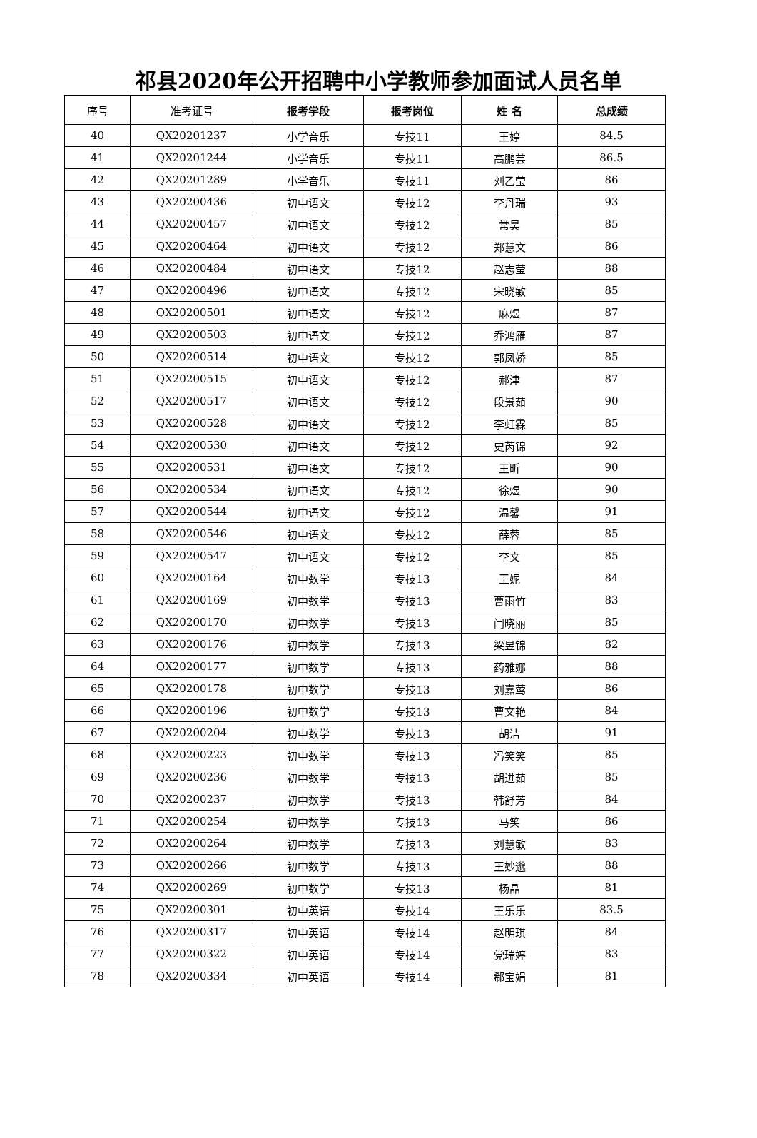祁县2020年公开招聘中小学教师参加面试人员名单
| 序号 | 准考证号 | 报考学段 | 报考岗位 | 姓 名 | 总成绩 |
| --- | --- | --- | --- | --- | --- |
| 40 | QX20201237 | 小学音乐 | 专技11 | 王婷 | 84.5 |
| 41 | QX20201244 | 小学音乐 | 专技11 | 高鹏芸 | 86.5 |
| 42 | QX20201289 | 小学音乐 | 专技11 | 刘乙莹 | 86 |
| 43 | QX20200436 | 初中语文 | 专技12 | 李丹瑞 | 93 |
| 44 | QX20200457 | 初中语文 | 专技12 | 常昊 | 85 |
| 45 | QX20200464 | 初中语文 | 专技12 | 郑慧文 | 86 |
| 46 | QX20200484 | 初中语文 | 专技12 | 赵志莹 | 88 |
| 47 | QX20200496 | 初中语文 | 专技12 | 宋晓敏 | 85 |
| 48 | QX20200501 | 初中语文 | 专技12 | 麻煜 | 87 |
| 49 | QX20200503 | 初中语文 | 专技12 | 乔鸿雁 | 87 |
| 50 | QX20200514 | 初中语文 | 专技12 | 郭凤娇 | 85 |
| 51 | QX20200515 | 初中语文 | 专技12 | 郝津 | 87 |
| 52 | QX20200517 | 初中语文 | 专技12 | 段景茹 | 90 |
| 53 | QX20200528 | 初中语文 | 专技12 | 李虹霖 | 85 |
| 54 | QX20200530 | 初中语文 | 专技12 | 史芮锦 | 92 |
| 55 | QX20200531 | 初中语文 | 专技12 | 王昕 | 90 |
| 56 | QX20200534 | 初中语文 | 专技12 | 徐煜 | 90 |
| 57 | QX20200544 | 初中语文 | 专技12 | 温馨 | 91 |
| 58 | QX20200546 | 初中语文 | 专技12 | 薛蓉 | 85 |
| 59 | QX20200547 | 初中语文 | 专技12 | 李文 | 85 |
| 60 | QX20200164 | 初中数学 | 专技13 | 王妮 | 84 |
| 61 | QX20200169 | 初中数学 | 专技13 | 曹雨竹 | 83 |
| 62 | QX20200170 | 初中数学 | 专技13 | 闫晓丽 | 85 |
| 63 | QX20200176 | 初中数学 | 专技13 | 梁昱锦 | 82 |
| 64 | QX20200177 | 初中数学 | 专技13 | 药雅娜 | 88 |
| 65 | QX20200178 | 初中数学 | 专技13 | 刘嘉莺 | 86 |
| 66 | QX20200196 | 初中数学 | 专技13 | 曹文艳 | 84 |
| 67 | QX20200204 | 初中数学 | 专技13 | 胡洁 | 91 |
| 68 | QX20200223 | 初中数学 | 专技13 | 冯笑笑 | 85 |
| 69 | QX20200236 | 初中数学 | 专技13 | 胡进茹 | 85 |
| 70 | QX20200237 | 初中数学 | 专技13 | 韩舒芳 | 84 |
| 71 | QX20200254 | 初中数学 | 专技13 | 马笑 | 86 |
| 72 | QX20200264 | 初中数学 | 专技13 | 刘慧敏 | 83 |
| 73 | QX20200266 | 初中数学 | 专技13 | 王妙邈 | 88 |
| 74 | QX20200269 | 初中数学 | 专技13 | 杨晶 | 81 |
| 75 | QX20200301 | 初中英语 | 专技14 | 王乐乐 | 83.5 |
| 76 | QX20200317 | 初中英语 | 专技14 | 赵明琪 | 84 |
| 77 | QX20200322 | 初中英语 | 专技14 | 党瑞婷 | 83 |
| 78 | QX20200334 | 初中英语 | 专技14 | 郗宝娟 | 81 |